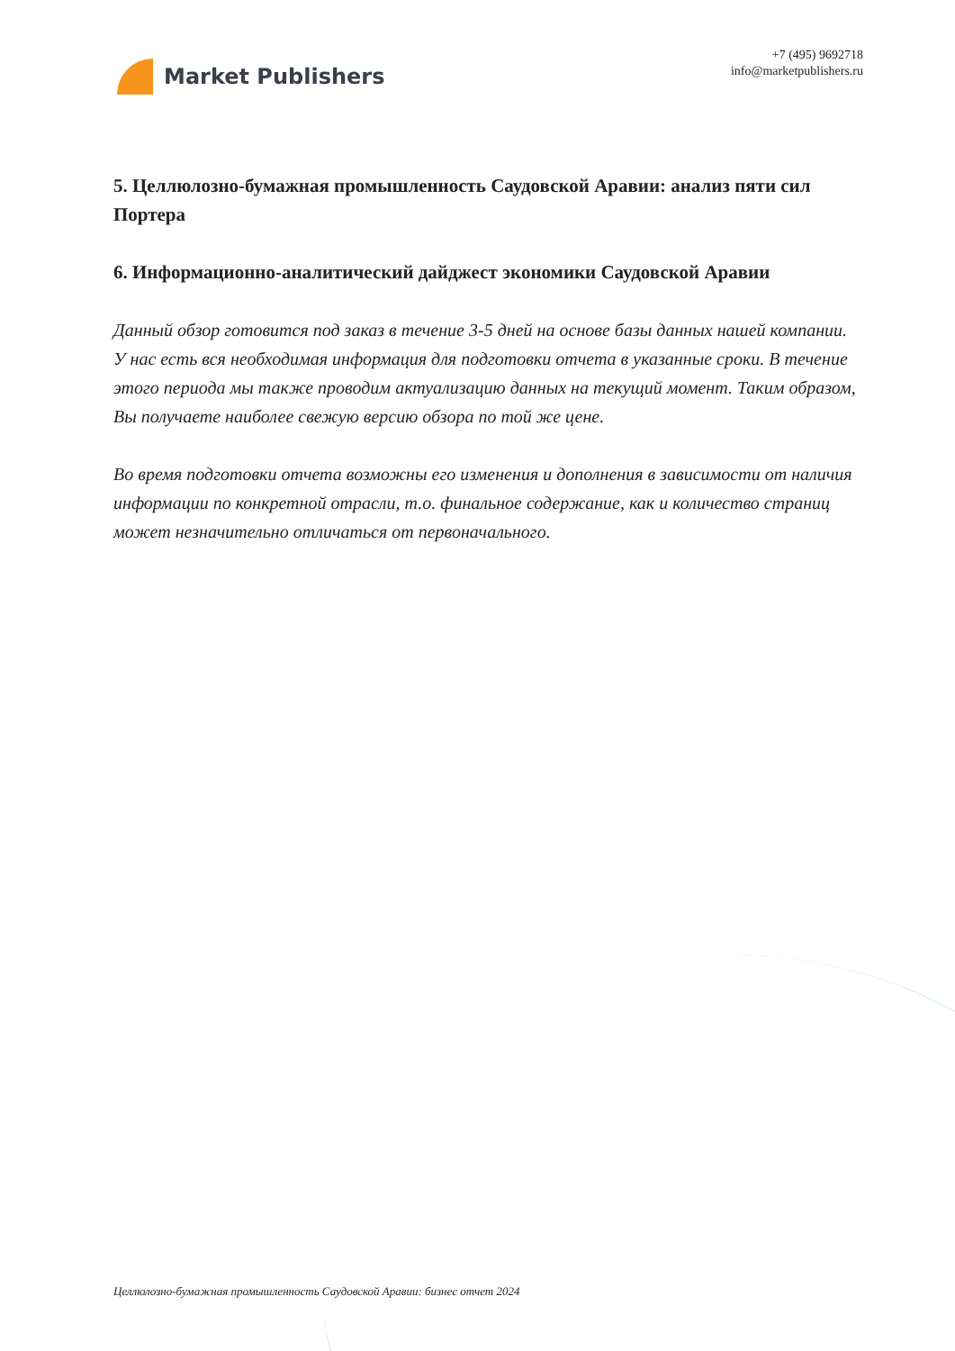Market Publishers
+7 (495) 9692718
info@marketpublishers.ru
5. Целлюлозно-бумажная промышленность Саудовской Аравии: анализ пяти сил Портера
6. Информационно-аналитический дайджест экономики Саудовской Аравии
Данный обзор готовится под заказ в течение 3-5 дней на основе базы данных нашей компании. У нас есть вся необходимая информация для подготовки отчета в указанные сроки. В течение этого периода мы также проводим актуализацию данных на текущий момент. Таким образом, Вы получаете наиболее свежую версию обзора по той же цене.
Во время подготовки отчета возможны его изменения и дополнения в зависимости от наличия информации по конкретной отрасли, т.о. финальное содержание, как и количество страниц может незначительно отличаться от первоначального.
Целлюлозно-бумажная промышленность Саудовской Аравии: бизнес отчет 2024